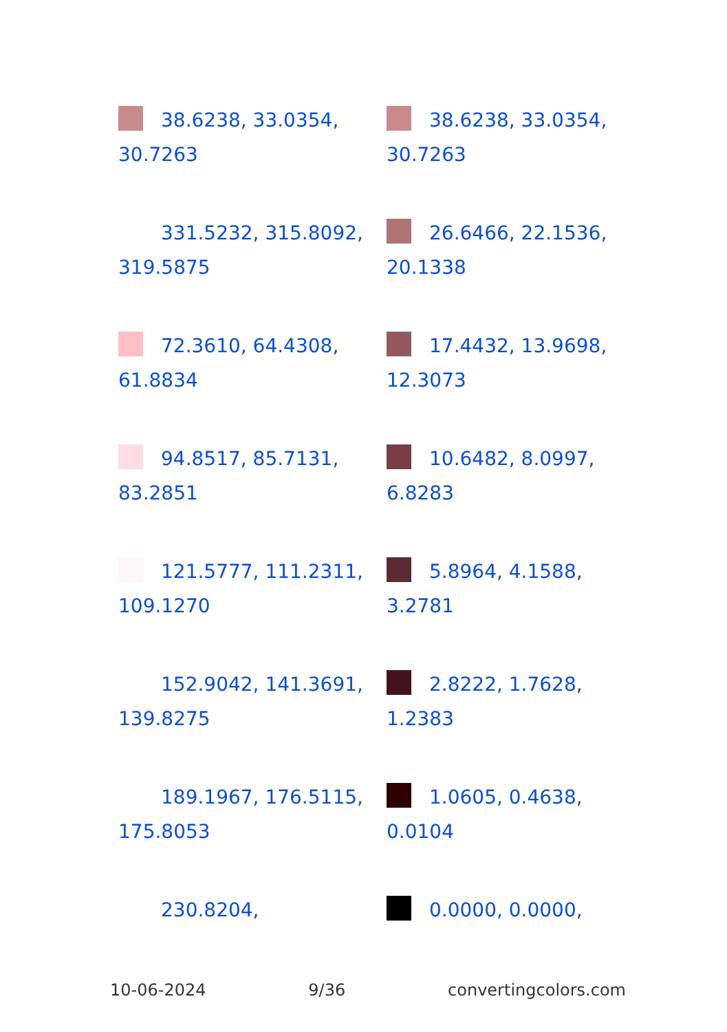38.6238, 33.0354, 30.7263
38.6238, 33.0354, 30.7263
331.5232, 315.8092, 319.5875
26.6466, 22.1536, 20.1338
72.3610, 64.4308, 61.8834
17.4432, 13.9698, 12.3073
94.8517, 85.7131, 83.2851
10.6482, 8.0997, 6.8283
121.5777, 111.2311, 109.1270
5.8964, 4.1588, 3.2781
152.9042, 141.3691, 139.8275
2.8222, 1.7628, 1.2383
189.1967, 176.5115, 175.8053
1.0605, 0.4638, 0.0104
230.8204,
0.0000, 0.0000,
10-06-2024 9/36 convertingcolors.com